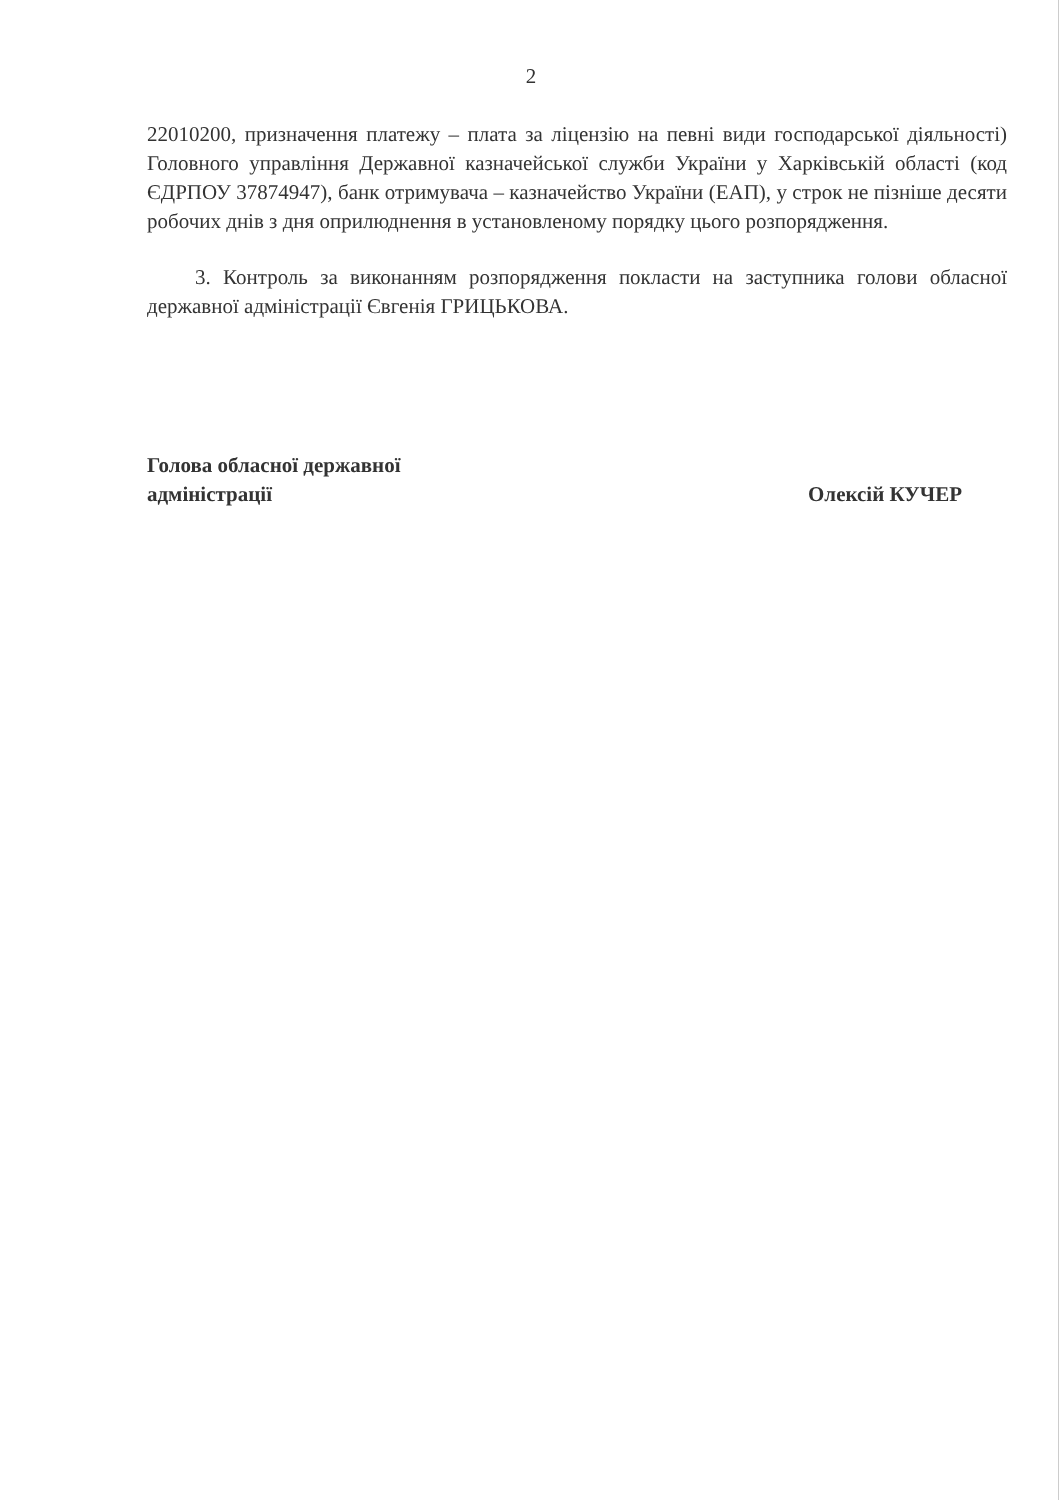2
22010200, призначення платежу – плата за ліцензію на певні види господарської діяльності) Головного управління Державної казначейської служби України у Харківській області (код ЄДРПОУ 37874947), банк отримувача – казначейство України (ЕАП), у строк не пізніше десяти робочих днів з дня оприлюднення в установленому порядку цього розпорядження.
3. Контроль за виконанням розпорядження покласти на заступника голови обласної державної адміністрації Євгенія ГРИЦЬКОВА.
Голова обласної державної
адміністрації
Олексій КУЧЕР